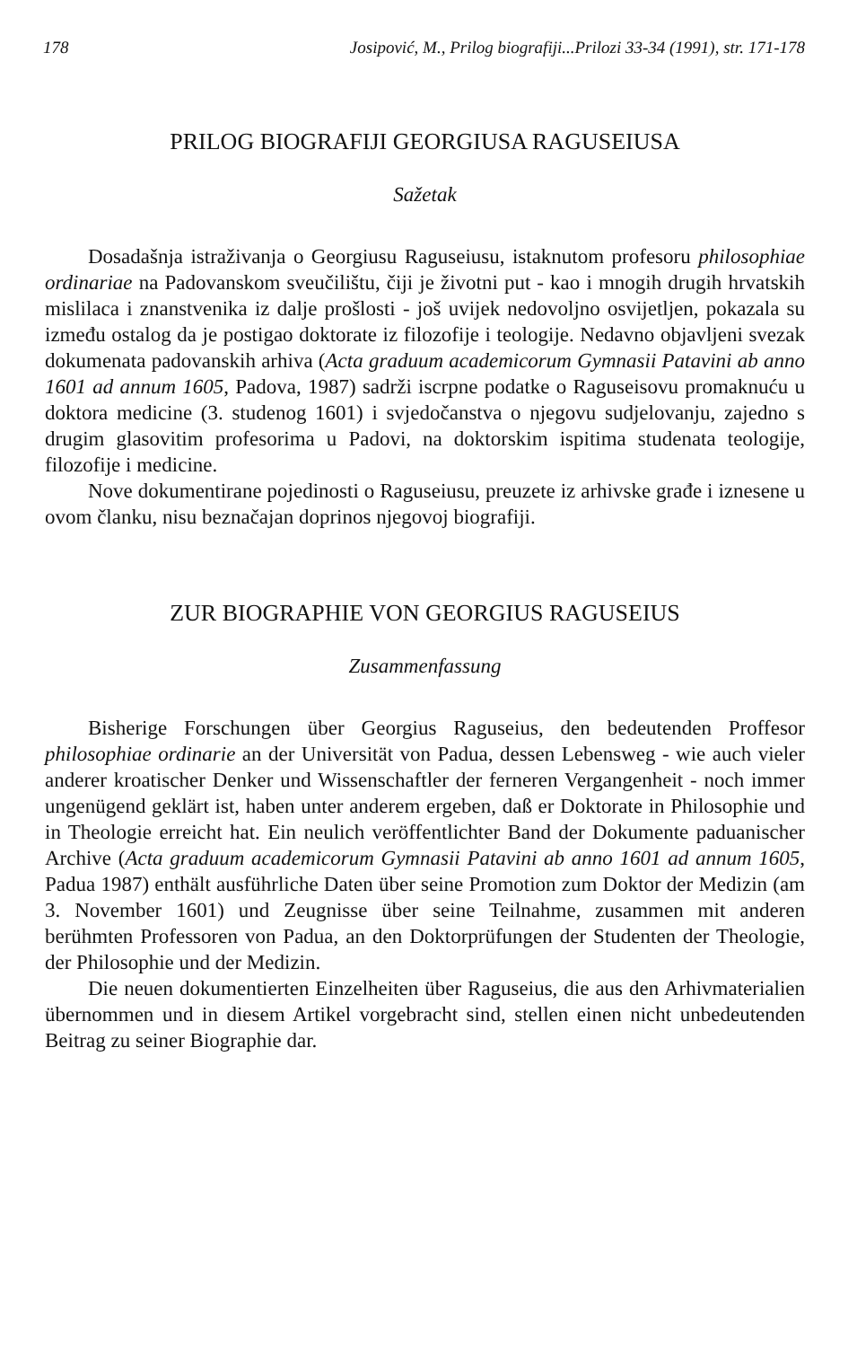178 Josipović, M., Prilog biografiji...Prilozi 33-34 (1991), str. 171-178
PRILOG BIOGRAFIJI GEORGIUSA RAGUSEIUSA
Sažetak
Dosadašnja istraživanja o Georgiusu Raguseiusu, istaknutom profesoru philosophiae ordinariae na Padovanskom sveučilištu, čiji je životni put - kao i mnogih drugih hrvatskih mislilaca i znanstvenika iz dalje prošlosti - još uvijek nedovoljno osvijetljen, pokazala su između ostalog da je postigao doktorate iz filozofije i teologije. Nedavno objavljeni svezak dokumenata padovanskih arhiva (Acta graduum academicorum Gymnasii Patavini ab anno 1601 ad annum 1605, Padova, 1987) sadrži iscrpne podatke o Raguseisovu promaknuću u doktora medicine (3. studenog 1601) i svjedočanstva o njegovu sudjelovanju, zajedno s drugim glasovitim profesorima u Padovi, na doktorskim ispitima studenata teologije, filozofije i medicine.
Nove dokumentirane pojedinosti o Raguseiusu, preuzete iz arhivske građe i iznesene u ovom članku, nisu beznačajan doprinos njegovoj biografiji.
ZUR BIOGRAPHIE VON GEORGIUS RAGUSEIUS
Zusammenfassung
Bisherige Forschungen über Georgius Raguseius, den bedeutenden Proffesor philosophiae ordinarie an der Universität von Padua, dessen Lebensweg - wie auch vieler anderer kroatischer Denker und Wissenschaftler der ferneren Vergangenheit - noch immer ungenügend geklärt ist, haben unter anderem ergeben, daß er Doktorate in Philosophie und in Theologie erreicht hat. Ein neulich veröffentlichter Band der Dokumente paduanischer Archive (Acta graduum academicorum Gymnasii Patavini ab anno 1601 ad annum 1605, Padua 1987) enthält ausführliche Daten über seine Promotion zum Doktor der Medizin (am 3. November 1601) und Zeugnisse über seine Teilnahme, zusammen mit anderen berühmten Professoren von Padua, an den Doktorprüfungen der Studenten der Theologie, der Philosophie und der Medizin.
Die neuen dokumentierten Einzelheiten über Raguseius, die aus den Arhivmaterialien übernommen und in diesem Artikel vorgebracht sind, stellen einen nicht unbedeutenden Beitrag zu seiner Biographie dar.